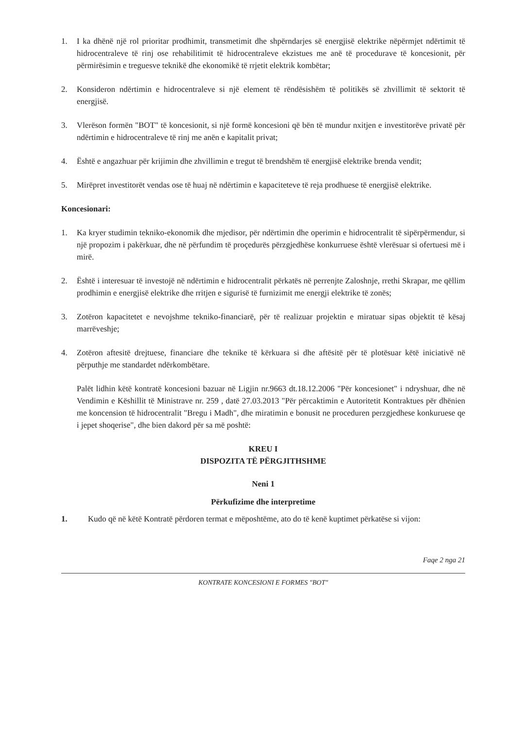1. I ka dhënë një rol prioritar prodhimit, transmetimit dhe shpërndarjes së energjisë elektrike nëpërmjet ndërtimit të hidrocentraleve të rinj ose rehabilitimit të hidrocentraleve ekzistues me anë të procedurave të koncesionit, për përmirësimin e treguesve teknikë dhe ekonomikë të rrjetit elektrik kombëtar;
2. Konsideron ndërtimin e hidrocentraleve si një element të rëndësishëm të politikës së zhvillimit të sektorit të energjisë.
3. Vlerëson formën "BOT" të koncesionit, si një formë koncesioni që bën të mundur nxitjen e investitorëve privatë për ndërtimin e hidrocentraleve të rinj me anën e kapitalit privat;
4. Është e angazhuar për krijimin dhe zhvillimin e tregut të brendshëm të energjisë elektrike brenda vendit;
5. Mirëpret investitorët vendas ose të huaj në ndërtimin e kapaciteteve të reja prodhuese të energjisë elektrike.
Koncesionari:
1. Ka kryer studimin tekniko-ekonomik dhe mjedisor, për ndërtimin dhe operimin e hidrocentralit të sipërpërmendur, si një propozim i pakërkuar, dhe në përfundim të proçedurës përzgjedhëse konkurruese është vlerësuar si ofertuesi më i mirë.
2. Është i interesuar të investojë në ndërtimin e hidrocentralit përkatës në perrenjte Zaloshnje, rrethi Skrapar, me qëllim prodhimin e energjisë elektrike dhe rritjen e sigurisë të furnizimit me energji elektrike të zonës;
3. Zotëron kapacitetet e nevojshme tekniko-financiarë, për të realizuar projektin e miratuar sipas objektit të kësaj marrëveshje;
4. Zotëron aftesitë drejtuese, financiare dhe teknike të kërkuara si dhe aftësitë për të plotësuar këtë iniciativë në përputhje me standardet ndërkombëtare.
Palët lidhin këtë kontratë koncesioni bazuar në Ligjin nr.9663 dt.18.12.2006 "Për koncesionet" i ndryshuar, dhe në Vendimin e Këshillit të Ministrave nr. 259 , datë 27.03.2013 "Për përcaktimin e Autoritetit Kontraktues për dhënien me koncension të hidrocentralit "Bregu i Madh", dhe miratimin e bonusit ne proceduren perzgjedhese konkuruese qe i jepet shoqerise", dhe bien dakord për sa më poshtë:
KREU I
DISPOZITA TË PËRGJITHSHME
Neni 1
Përkufizime dhe interpretime
1. Kudo që në këtë Kontratë përdoren termat e mëposhtëme, ato do të kenë kuptimet përkatëse si vijon:
Faqe 2 nga 21
KONTRATE KONCESIONI E FORMES "BOT"